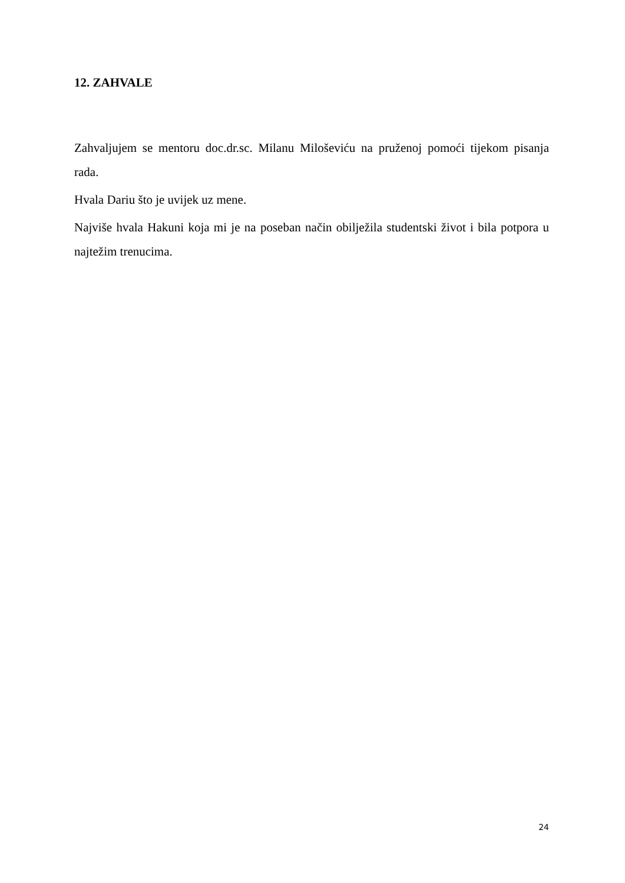12. ZAHVALE
Zahvaljujem se mentoru doc.dr.sc. Milanu Miloševiću na pruženoj pomoći tijekom pisanja rada.
Hvala Dariu što je uvijek uz mene.
Najviše hvala Hakuni koja mi je na poseban način obilježila studentski život i bila potpora u najtežim trenucima.
24